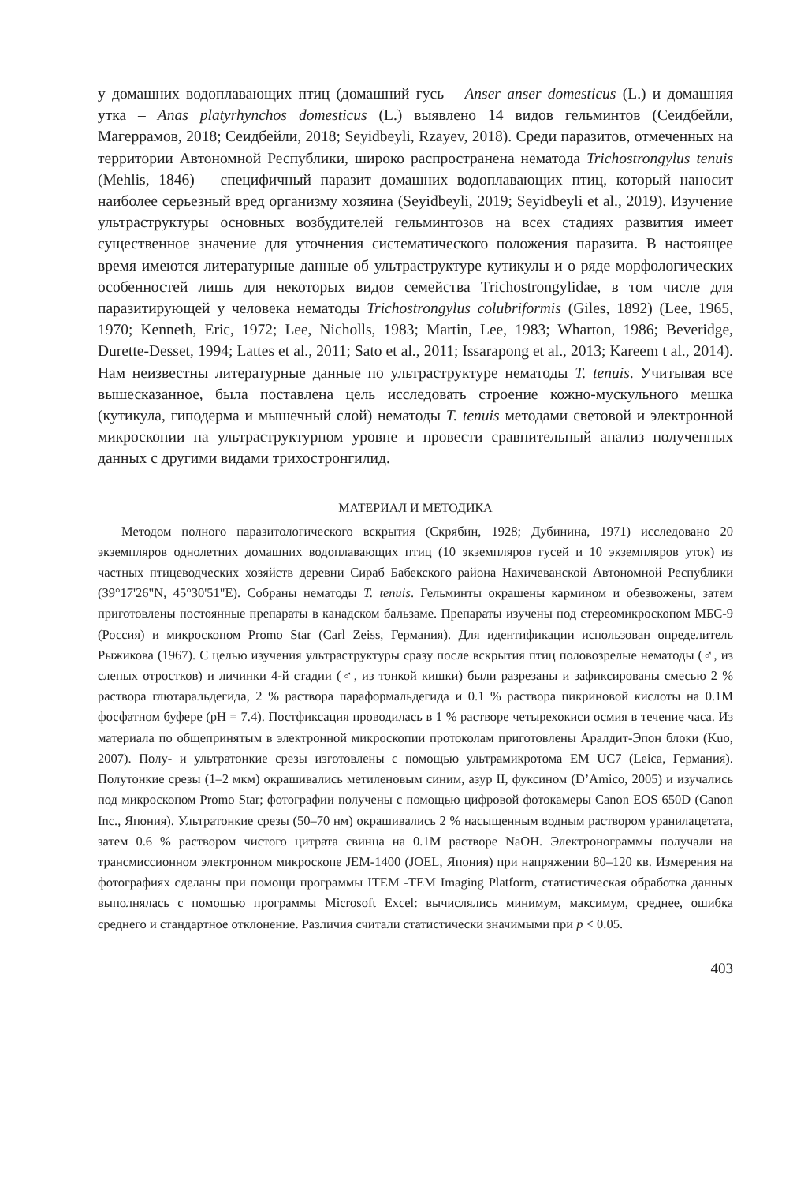у домашних водоплавающих птиц (домашний гусь – Anser anser domesticus (L.) и домашняя утка – Anas platyrhynchos domesticus (L.) выявлено 14 видов гельминтов (Сеидбейли, Магеррамов, 2018; Сеидбейли, 2018; Seyidbeyli, Rzayev, 2018). Среди паразитов, отмеченных на территории Автономной Республики, широко распространена нематода Trichostrongylus tenuis (Mehlis, 1846) – специфичный паразит домашних водоплавающих птиц, который наносит наиболее серьезный вред организму хозяина (Seyidbeyli, 2019; Seyidbeyli et al., 2019). Изучение ультраструктуры основных возбудителей гельминтозов на всех стадиях развития имеет существенное значение для уточнения систематического положения паразита. В настоящее время имеются литературные данные об ультраструктуре кутикулы и о ряде морфологических особенностей лишь для некоторых видов семейства Trichostrongylidae, в том числе для паразитирующей у человека нематоды Trichostrongylus colubriformis (Giles, 1892) (Lee, 1965, 1970; Kenneth, Eric, 1972; Lee, Nicholls, 1983; Martin, Lee, 1983; Wharton, 1986; Beveridge, Durette-Desset, 1994; Lattes et al., 2011; Sato et al., 2011; Issarapong et al., 2013; Kareem t al., 2014). Нам неизвестны литературные данные по ультраструктуре нематоды T. tenuis. Учитывая все вышесказанное, была поставлена цель исследовать строение кожно-мускульного мешка (кутикула, гиподерма и мышечный слой) нематоды T. tenuis методами световой и электронной микроскопии на ультраструктурном уровне и провести сравнительный анализ полученных данных с другими видами трихостронгилид.
МАТЕРИАЛ И МЕТОДИКА
Методом полного паразитологического вскрытия (Скрябин, 1928; Дубинина, 1971) исследовано 20 экземпляров однолетних домашних водоплавающих птиц (10 экземпляров гусей и 10 экземпляров уток) из частных птицеводческих хозяйств деревни Сираб Бабекского района Нахичеванской Автономной Республики (39°17'26"N, 45°30'51"E). Собраны нематоды T. tenuis. Гельминты окрашены кармином и обезвожены, затем приготовлены постоянные препараты в канадском бальзаме. Препараты изучены под стереомикроскопом МБС-9 (Россия) и микроскопом Promo Star (Carl Zeiss, Германия). Для идентификации использован определитель Рыжикова (1967). С целью изучения ультраструктуры сразу после вскрытия птиц половозрелые нематоды (♂, из слепых отростков) и личинки 4-й стадии (♂, из тонкой кишки) были разрезаны и зафиксированы смесью 2 % раствора глютаральдегида, 2 % раствора параформальдегида и 0.1 % раствора пикриновой кислоты на 0.1М фосфатном буфере (pH = 7.4). Постфиксация проводилась в 1 % растворе четырехокиси осмия в течение часа. Из материала по общепринятым в электронной микроскопии протоколам приготовлены Аралдит-Эпон блоки (Kuo, 2007). Полу- и ультратонкие срезы изготовлены с помощью ультрамикротома EM UC7 (Leica, Германия). Полутонкие срезы (1–2 мкм) окрашивались метиленовым синим, азур II, фуксином (D’Amico, 2005) и изучались под микроскопом Promo Star; фотографии получены с помощью цифровой фотокамеры Canon EOS 650D (Canon Inc., Япония). Ультратонкие срезы (50–70 нм) окрашивались 2 % насыщенным водным раствором уранилацетата, затем 0.6 % раствором чистого цитрата свинца на 0.1М растворе NaOH. Электронограммы получали на трансмиссионном электронном микроскопе JEM-1400 (JOEL, Япония) при напряжении 80–120 кв. Измерения на фотографиях сделаны при помощи программы ITEM -TEM Imaging Platform, статистическая обработка данных выполнялась с помощью программы Microsoft Excel: вычислялись минимум, максимум, среднее, ошибка среднего и стандартное отклонение. Различия считали статистически значимыми при p < 0.05.
403